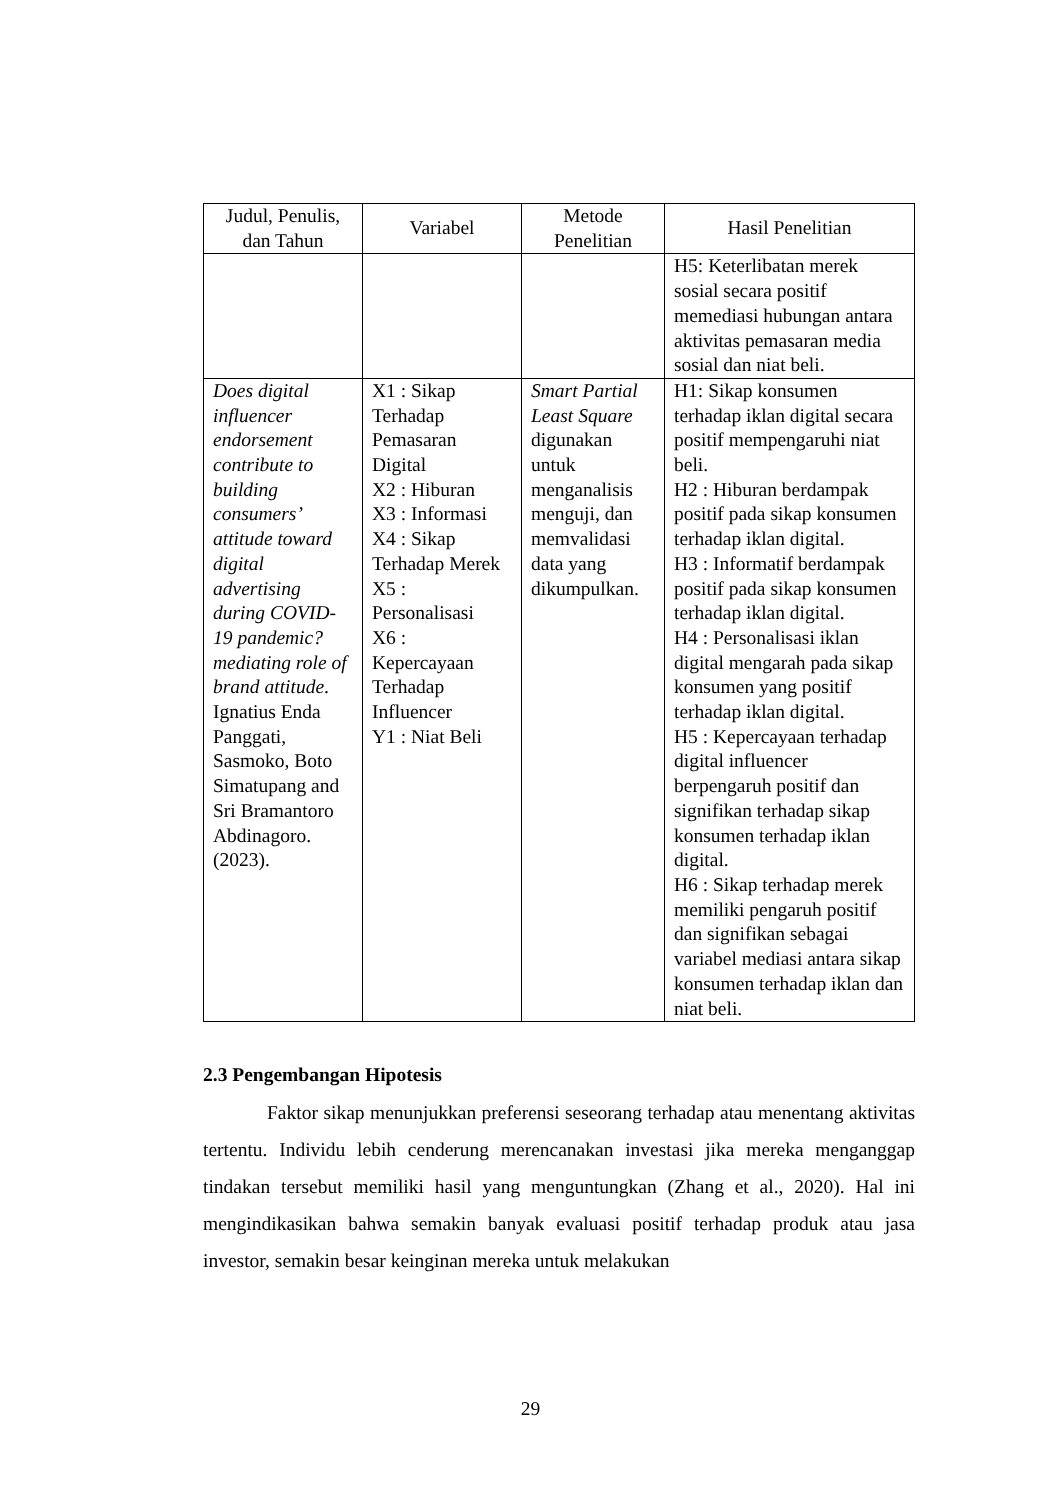| Judul, Penulis, dan Tahun | Variabel | Metode Penelitian | Hasil Penelitian |
| --- | --- | --- | --- |
| | | | H5: Keterlibatan merek sosial secara positif memediasi hubungan antara aktivitas pemasaran media sosial dan niat beli. |
| Does digital influencer endorsement contribute to building consumers’ attitude toward digital advertising during COVID-19 pandemic? mediating role of brand attitude . Ignatius Enda Panggati, Sasmoko, Boto Simatupang and Sri Bramantoro Abdinagoro. (2023). | X1 : Sikap Terhadap Pemasaran Digital X2 : Hiburan X3 : Informasi X4 : Sikap Terhadap Merek X5 : Personalisasi X6 : Kepercayaan Terhadap Influencer Y1 : Niat Beli | Smart Partial Least Square digunakan untuk menganalisis menguji, dan memvalidasi data yang dikumpulkan. | H1: Sikap konsumen terhadap iklan digital secara positif mempengaruhi niat beli. H2 : Hiburan berdampak positif pada sikap konsumen terhadap iklan digital. H3 : Informatif berdampak positif pada sikap konsumen terhadap iklan digital. H4 : Personalisasi iklan digital mengarah pada sikap konsumen yang positif terhadap iklan digital. H5 : Kepercayaan terhadap digital influencer berpengaruh positif dan signifikan terhadap sikap konsumen terhadap iklan digital. H6 : Sikap terhadap merek memiliki pengaruh positif dan signifikan sebagai variabel mediasi antara sikap konsumen terhadap iklan dan niat beli. |
2.3 Pengembangan Hipotesis
Faktor sikap menunjukkan preferensi seseorang terhadap atau menentang aktivitas tertentu. Individu lebih cenderung merencanakan investasi jika mereka menganggap tindakan tersebut memiliki hasil yang menguntungkan (Zhang et al., 2020). Hal ini mengindikasikan bahwa semakin banyak evaluasi positif terhadap produk atau jasa investor, semakin besar keinginan mereka untuk melakukan
29